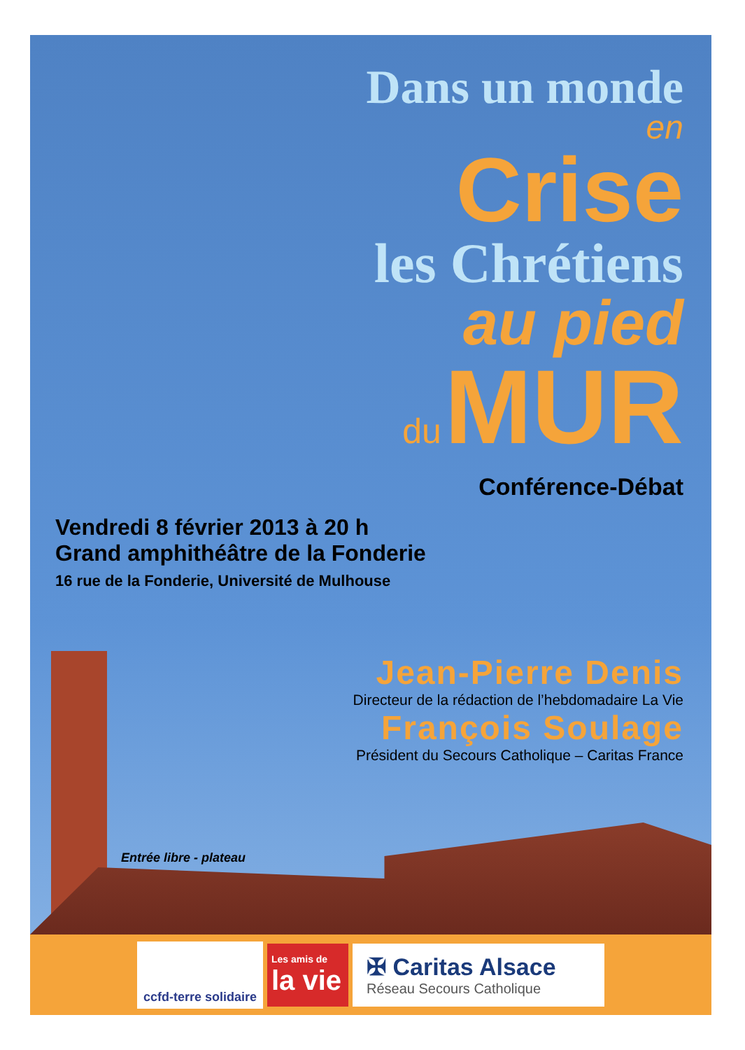Dans un monde
en
Crise
les Chrétiens
au pied
du MUR
Conférence-Débat
Vendredi 8 février 2013 à 20 h
Grand amphithéâtre de la Fonderie
16 rue de la Fonderie, Université de Mulhouse
Jean-Pierre Denis
Directeur de la rédaction de l’hebdomadaire La Vie
François Soulage
Président du Secours Catholique – Caritas France
Entrée libre - plateau
ccfd-terre solidaire
Les amis de
la vie
✠ Caritas Alsace
Réseau Secours Catholique